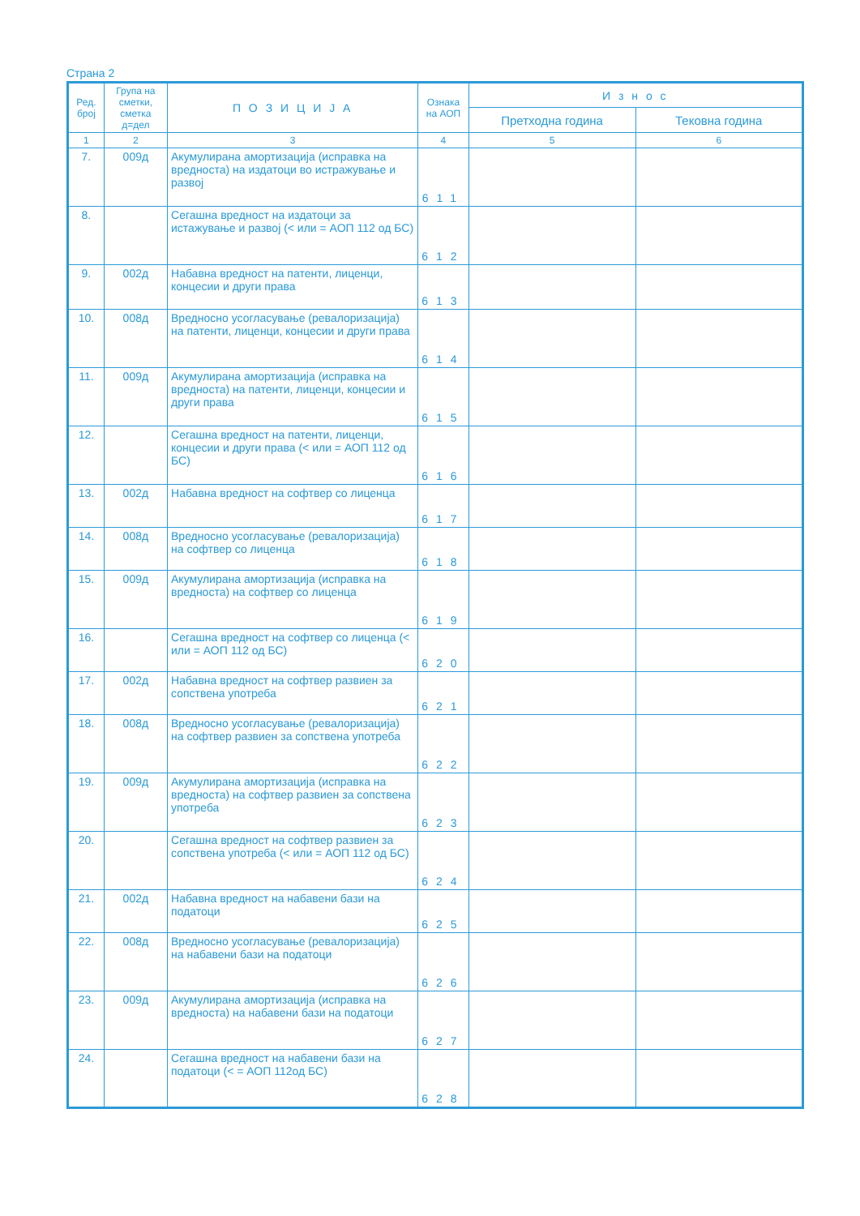Страна 2
| Ред. број | Група на сметки, сметка д=дел | П О З И Ц И Ј А | Ознака на АОП | И з н о с | |
| --- | --- | --- | --- | --- | --- |
| | | | | Претходна година | Тековна година |
| 1 | 2 | 3 | 4 | 5 | 6 |
| 7. | 009д | Акумулирана амортизација (исправка на вредноста) на издатоци во истражување и развој | 611 | | |
| 8. | | Сегашна вредност на издатоци за истажување и развој (< или = АОП 112 од БС) | 612 | | |
| 9. | 002д | Набавна вредност на патенти, лиценци, концесии и други права | 613 | | |
| 10. | 008д | Вредносно усогласување (ревалоризација) на патенти, лиценци, концесии и други права | 614 | | |
| 11. | 009д | Акумулирана амортизација (исправка на вредноста) на патенти, лиценци, концесии и други права | 615 | | |
| 12. | | Сегашна вредност на патенти, лиценци, концесии и други права (< или = АОП 112 од БС) | 616 | | |
| 13. | 002д | Набавна вредност на софтвер со лиценца | 617 | | |
| 14. | 008д | Вредносно усогласување (ревалоризација) на софтвер со лиценца | 618 | | |
| 15. | 009д | Акумулирана амортизација (исправка на вредноста) на софтвер со лиценца | 619 | | |
| 16. | | Сегашна вредност на софтвер со лиценца (< или = АОП 112 од БС) | 620 | | |
| 17. | 002д | Набавна вредност на софтвер развиен за сопствена употреба | 621 | | |
| 18. | 008д | Вредносно усогласување (ревалоризација) на софтвер развиен за сопствена употреба | 622 | | |
| 19. | 009д | Акумулирана амортизација (исправка на вредноста) на софтвер развиен за сопствена употреба | 623 | | |
| 20. | | Сегашна вредност на софтвер развиен за сопствена употреба (< или = АОП 112 од БС) | 624 | | |
| 21. | 002д | Набавна вредност на набавени бази на податоци | 625 | | |
| 22. | 008д | Вредносно усогласување (ревалоризација) на набавени бази на податоци | 626 | | |
| 23. | 009д | Акумулирана амортизација (исправка на вредноста) на набавени бази на податоци | 627 | | |
| 24. | | Сегашна вредност на набавени бази на податоци (< = АОП 112од БС) | 628 | | |